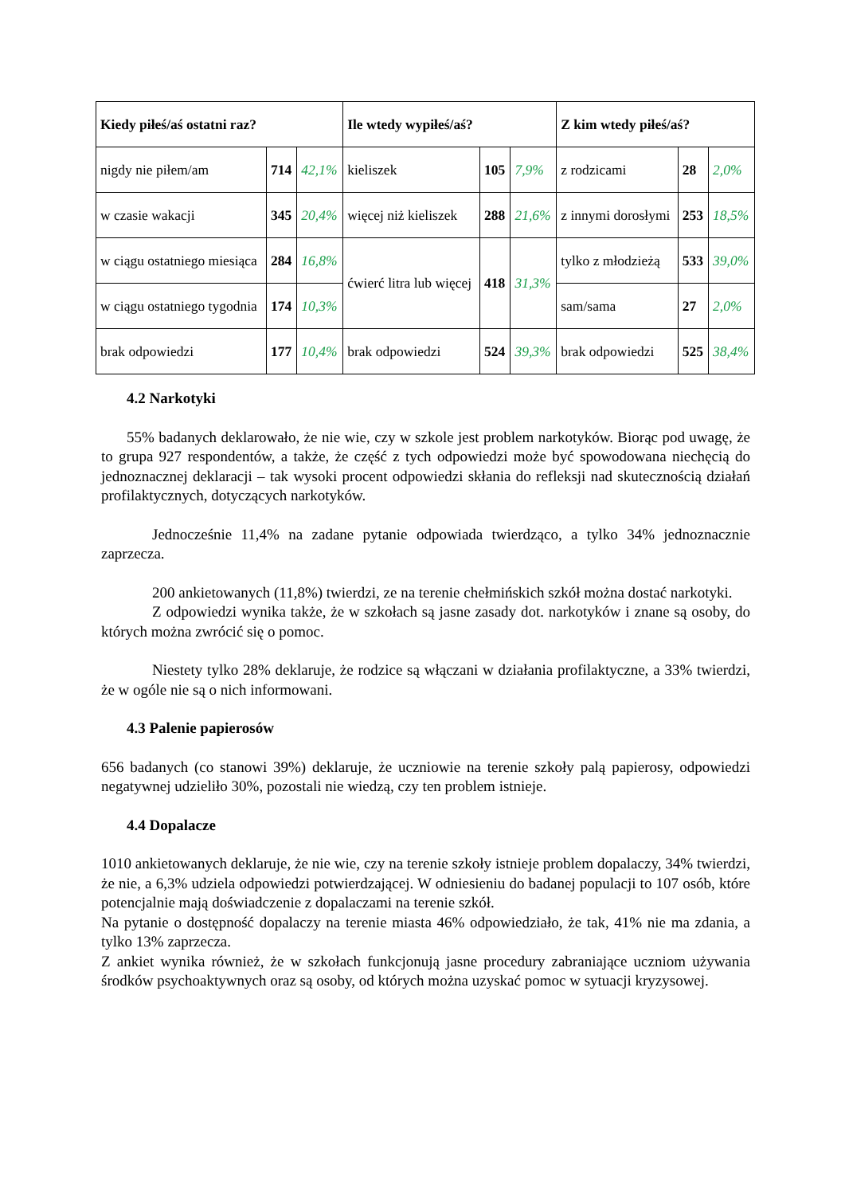| Kiedy piłeś/aś ostatni raz? | | | Ile wtedy wypiłeś/aś? | | | Z kim wtedy piłeś/aś? | | |
| --- | --- | --- | --- | --- | --- | --- | --- | --- |
| nigdy nie piłem/am | 714 | 42,1% | kieliszek | 105 | 7,9% | z rodzicami | 28 | 2,0% |
| w czasie wakacji | 345 | 20,4% | więcej niż kieliszek | 288 | 21,6% | z innymi dorosłymi | 253 | 18,5% |
| w ciągu ostatniego miesiąca | 284 | 16,8% | ćwierć litra lub więcej | 418 | 31,3% | tylko z młodzieżą | 533 | 39,0% |
| w ciągu ostatniego tygodnia | 174 | 10,3% | | | | sam/sama | 27 | 2,0% |
| brak odpowiedzi | 177 | 10,4% | brak odpowiedzi | 524 | 39,3% | brak odpowiedzi | 525 | 38,4% |
4.2 Narkotyki
55% badanych deklarowało, że nie wie, czy w szkole jest problem narkotyków. Biorąc pod uwagę, że to grupa 927 respondentów, a także, że część z tych odpowiedzi może być spowodowana niechęcią do jednoznacznej deklaracji – tak wysoki procent odpowiedzi skłania do refleksji nad skutecznością działań profilaktycznych, dotyczących narkotyków.
Jednocześnie 11,4% na zadane pytanie odpowiada twierdząco, a tylko 34% jednoznacznie zaprzecza.
200 ankietowanych (11,8%) twierdzi, ze na terenie chełmińskich szkół można dostać narkotyki.
Z odpowiedzi wynika także, że w szkołach są jasne zasady dot. narkotyków i znane są osoby, do których można zwrócić się o pomoc.
Niestety tylko 28% deklaruje, że rodzice są włączani w działania profilaktyczne, a 33% twierdzi, że w ogóle nie są o nich informowani.
4.3 Palenie papierosów
656 badanych (co stanowi 39%) deklaruje, że uczniowie na terenie szkoły palą papierosy, odpowiedzi negatywnej udzieliło 30%, pozostali nie wiedzą, czy ten problem istnieje.
4.4 Dopalacze
1010 ankietowanych deklaruje, że nie wie, czy na terenie szkoły istnieje problem dopalaczy, 34% twierdzi, że nie, a 6,3% udziela odpowiedzi potwierdzającej. W odniesieniu do badanej populacji to 107 osób, które potencjalnie mają doświadczenie z dopalaczami na terenie szkół.
Na pytanie o dostępność dopalaczy na terenie miasta 46% odpowiedziało, że tak, 41% nie ma zdania, a tylko 13% zaprzecza.
Z ankiet wynika również, że w szkołach funkcjonują jasne procedury zabraniające uczniom używania środków psychoaktywnych oraz są osoby, od których można uzyskać pomoc w sytuacji kryzysowej.